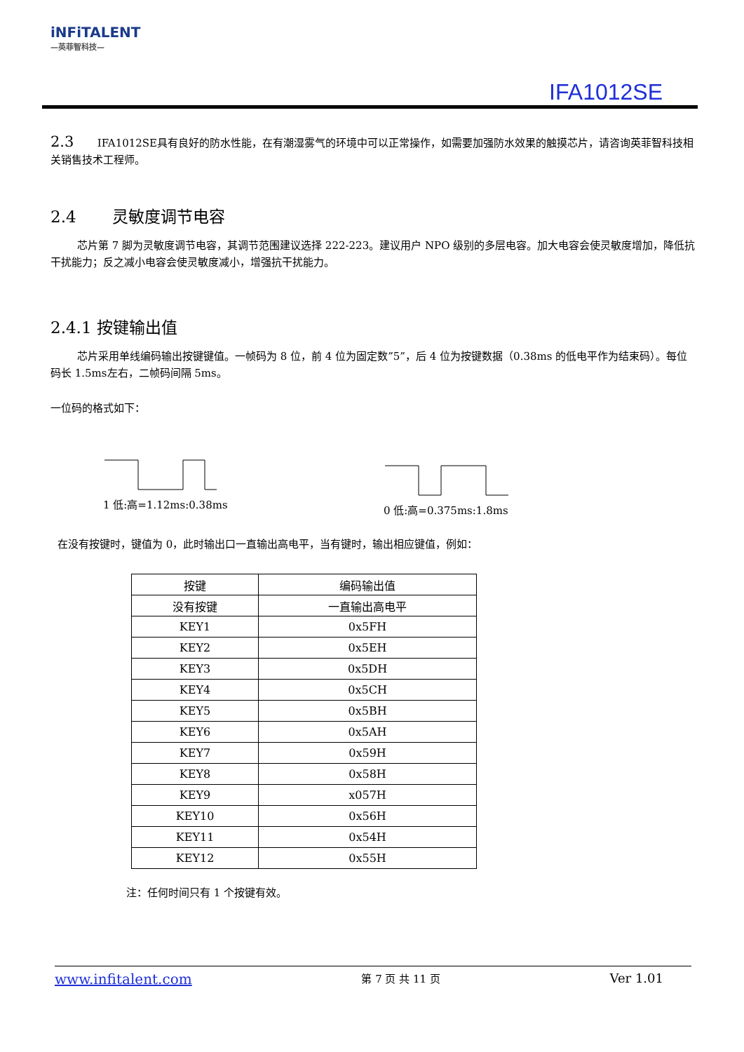iNFiTALENT
—英菲智科技—
IFA1012SE
2.3 IFA1012SE具有良好的防水性能，在有潮湿雾气的环境中可以正常操作，如需要加强防水效果的触摸芯片，请咨询英菲智科技相关销售技术工程师。
2.4 灵敏度调节电容
芯片第 7 脚为灵敏度调节电容，其调节范围建议选择 222-223。建议用户 NPO 级别的多层电容。加大电容会使灵敏度增加，降低抗干扰能力；反之减小电容会使灵敏度减小，增强抗干扰能力。
2.4.1 按键输出值
芯片采用单线编码输出按键键值。一帧码为 8 位，前 4 位为固定数”5”，后 4 位为按键数据（0.38ms 的低电平作为结束码）。每位码长 1.5ms左右，二帧码间隔 5ms。
一位码的格式如下：
1 低:高=1.12ms:0.38ms 0 低:高=0.375ms:1.8ms
在没有按键时，键值为 0，此时输出口一直输出高电平，当有键时，输出相应键值，例如：
| 按键 | 编码输出值 |
| --- | --- |
| 没有按键 | 一直输出高电平 |
| KEY1 | 0x5FH |
| KEY2 | 0x5EH |
| KEY3 | 0x5DH |
| KEY4 | 0x5CH |
| KEY5 | 0x5BH |
| KEY6 | 0x5AH |
| KEY7 | 0x59H |
| KEY8 | 0x58H |
| KEY9 | x057H |
| KEY10 | 0x56H |
| KEY11 | 0x54H |
| KEY12 | 0x55H |
注：任何时间只有 1 个按键有效。
www.infitalent.com 第 7 页 共 11 页 Ver 1.01